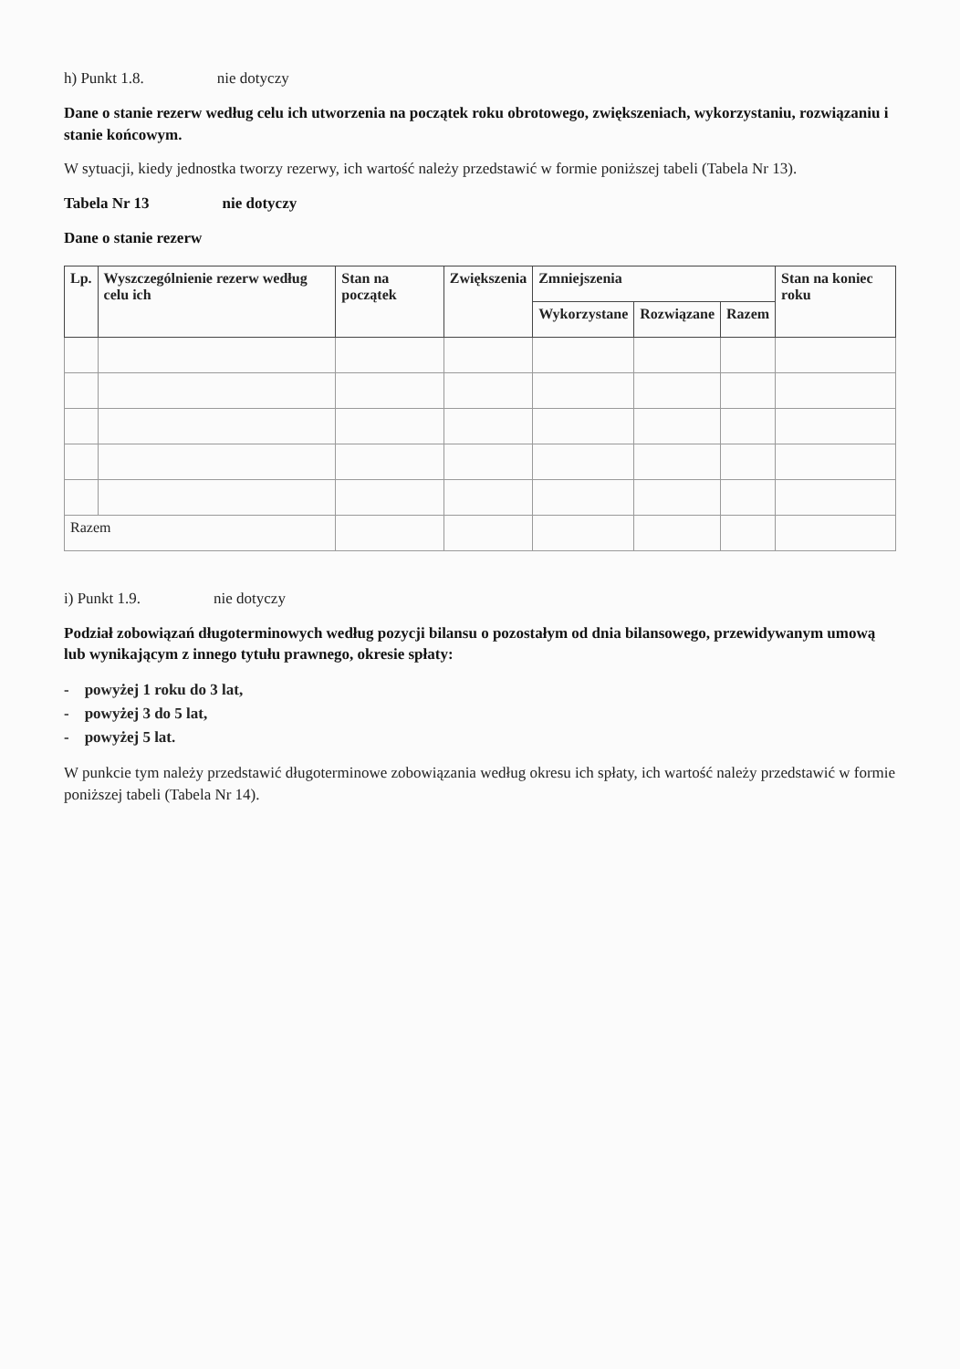h) Punkt 1.8. nie dotyczy
Dane o stanie rezerw według celu ich utworzenia na początek roku obrotowego, zwiększeniach, wykorzystaniu, rozwiązaniu i stanie końcowym.
W sytuacji, kiedy jednostka tworzy rezerwy, ich wartość należy przedstawić w formie poniższej tabeli (Tabela Nr 13).
Tabela Nr 13 nie dotyczy
Dane o stanie rezerw
| Lp. | Wyszczególnienie rezerw według celu ich | Stan na początek | Zwiększenia | Zmniejszenia | | | Stan na koniec roku |
| --- | --- | --- | --- | --- | --- | --- | --- |
| | | | | Wykorzystane | Rozwiązane | Razem | |
| Razem | | | | | | | |
i) Punkt 1.9. nie dotyczy
Podział zobowiązań długoterminowych według pozycji bilansu o pozostałym od dnia bilansowego, przewidywanym umową lub wynikającym z innego tytułu prawnego, okresie spłaty:
- powyżej 1 roku do 3 lat,
- powyżej 3 do 5 lat,
- powyżej 5 lat.
W punkcie tym należy przedstawić długoterminowe zobowiązania według okresu ich spłaty, ich wartość należy przedstawić w formie poniższej tabeli (Tabela Nr 14).